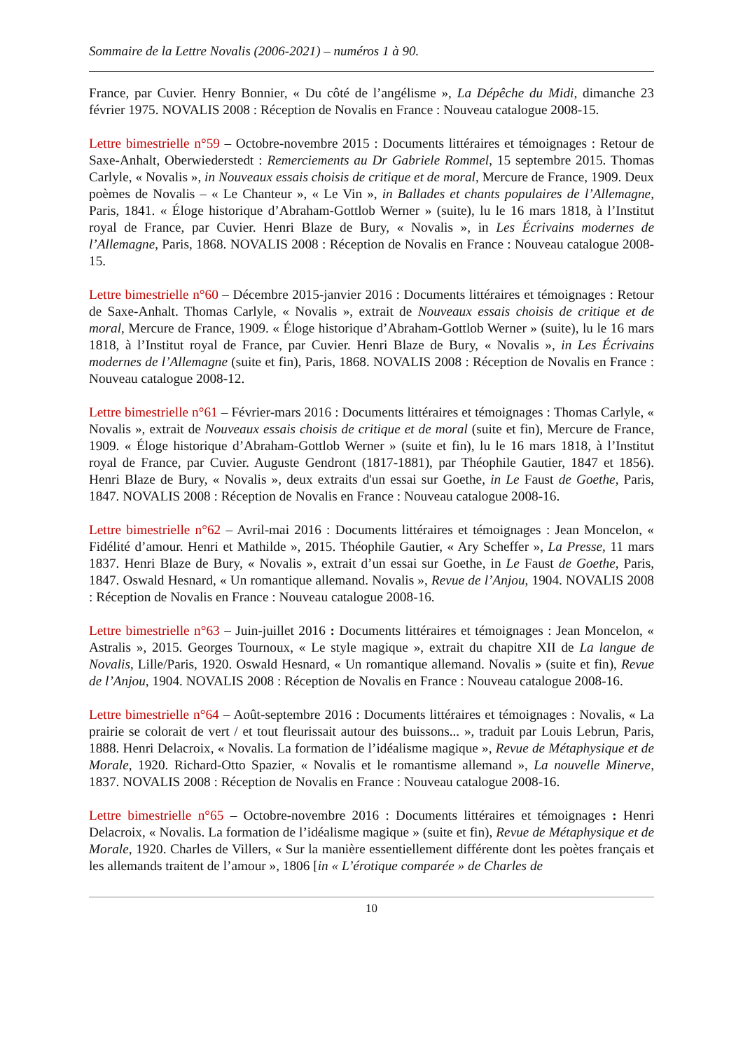Sommaire de la Lettre Novalis (2006-2021) – numéros 1 à 90.
France, par Cuvier. Henry Bonnier, « Du côté de l’angélisme », La Dépêche du Midi, dimanche 23 février 1975. NOVALIS 2008 : Réception de Novalis en France : Nouveau catalogue 2008-15.
Lettre bimestrielle n°59 – Octobre-novembre 2015 : Documents littéraires et témoignages : Retour de Saxe-Anhalt, Oberwiederstedt : Remerciements au Dr Gabriele Rommel, 15 septembre 2015. Thomas Carlyle, « Novalis », in Nouveaux essais choisis de critique et de moral, Mercure de France, 1909. Deux poèmes de Novalis – « Le Chanteur », « Le Vin », in Ballades et chants populaires de l’Allemagne, Paris, 1841. « Éloge historique d’Abraham-Gottlob Werner » (suite), lu le 16 mars 1818, à l’Institut royal de France, par Cuvier. Henri Blaze de Bury, « Novalis », in Les Écrivains modernes de l’Allemagne, Paris, 1868. NOVALIS 2008 : Réception de Novalis en France : Nouveau catalogue 2008-15.
Lettre bimestrielle n°60 – Décembre 2015-janvier 2016 : Documents littéraires et témoignages : Retour de Saxe-Anhalt. Thomas Carlyle, « Novalis », extrait de Nouveaux essais choisis de critique et de moral, Mercure de France, 1909. « Éloge historique d’Abraham-Gottlob Werner » (suite), lu le 16 mars 1818, à l’Institut royal de France, par Cuvier. Henri Blaze de Bury, « Novalis », in Les Écrivains modernes de l’Allemagne (suite et fin), Paris, 1868. NOVALIS 2008 : Réception de Novalis en France : Nouveau catalogue 2008-12.
Lettre bimestrielle n°61 – Février-mars 2016 : Documents littéraires et témoignages : Thomas Carlyle, « Novalis », extrait de Nouveaux essais choisis de critique et de moral (suite et fin), Mercure de France, 1909. « Éloge historique d’Abraham-Gottlob Werner » (suite et fin), lu le 16 mars 1818, à l’Institut royal de France, par Cuvier. Auguste Gendront (1817-1881), par Théophile Gautier, 1847 et 1856). Henri Blaze de Bury, « Novalis », deux extraits d'un essai sur Goethe, in Le Faust de Goethe, Paris, 1847. NOVALIS 2008 : Réception de Novalis en France : Nouveau catalogue 2008-16.
Lettre bimestrielle n°62 – Avril-mai 2016 : Documents littéraires et témoignages : Jean Moncelon, « Fidélité d’amour. Henri et Mathilde », 2015. Théophile Gautier, « Ary Scheffer », La Presse, 11 mars 1837. Henri Blaze de Bury, « Novalis », extrait d’un essai sur Goethe, in Le Faust de Goethe, Paris, 1847. Oswald Hesnard, « Un romantique allemand. Novalis », Revue de l’Anjou, 1904. NOVALIS 2008 : Réception de Novalis en France : Nouveau catalogue 2008-16.
Lettre bimestrielle n°63 – Juin-juillet 2016 : Documents littéraires et témoignages : Jean Moncelon, « Astralis », 2015. Georges Tournoux, « Le style magique », extrait du chapitre XII de La langue de Novalis, Lille/Paris, 1920. Oswald Hesnard, « Un romantique allemand. Novalis » (suite et fin), Revue de l’Anjou, 1904. NOVALIS 2008 : Réception de Novalis en France : Nouveau catalogue 2008-16.
Lettre bimestrielle n°64 – Août-septembre 2016 : Documents littéraires et témoignages : Novalis, « La prairie se colorait de vert / et tout fleurissait autour des buissons... », traduit par Louis Lebrun, Paris, 1888. Henri Delacroix, « Novalis. La formation de l’idéalisme magique », Revue de Métaphysique et de Morale, 1920. Richard-Otto Spazier, « Novalis et le romantisme allemand », La nouvelle Minerve, 1837. NOVALIS 2008 : Réception de Novalis en France : Nouveau catalogue 2008-16.
Lettre bimestrielle n°65 – Octobre-novembre 2016 : Documents littéraires et témoignages : Henri Delacroix, « Novalis. La formation de l’idéalisme magique » (suite et fin), Revue de Métaphysique et de Morale, 1920. Charles de Villers, « Sur la manière essentiellement différente dont les poètes français et les allemands traitent de l’amour », 1806 [in « L’érotique comparée » de Charles de
10